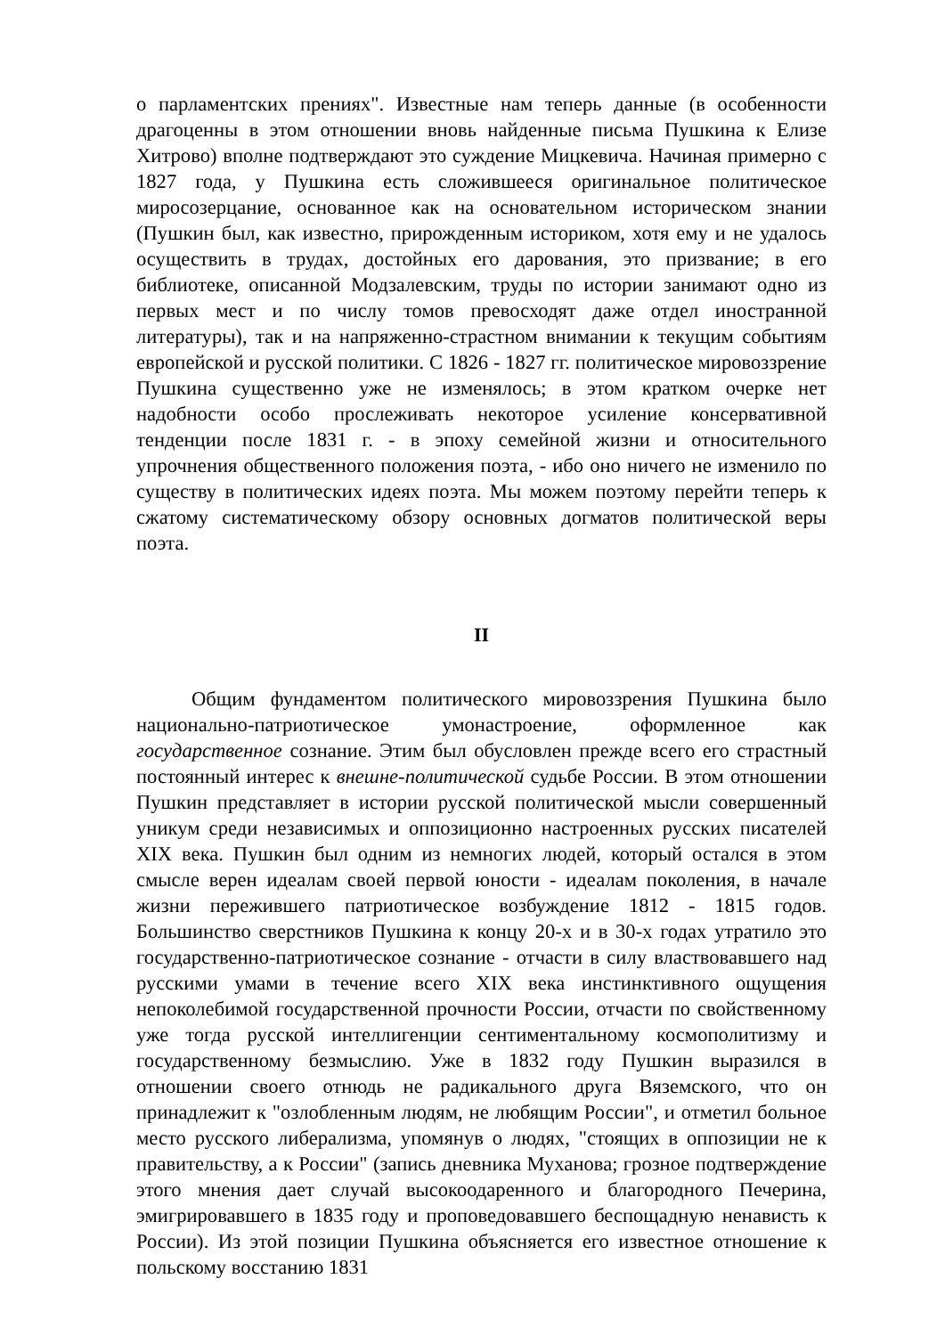о парламентских прениях". Известные нам теперь данные (в особенности драгоценны в этом отношении вновь найденные письма Пушкина к Елизе Хитрово) вполне подтверждают это суждение Мицкевича. Начиная примерно с 1827 года, у Пушкина есть сложившееся оригинальное политическое миросозерцание, основанное как на основательном историческом знании (Пушкин был, как известно, прирожденным историком, хотя ему и не удалось осуществить в трудах, достойных его дарования, это призвание; в его библиотеке, описанной Модзалевским, труды по истории занимают одно из первых мест и по числу томов превосходят даже отдел иностранной литературы), так и на напряженно-страстном внимании к текущим событиям европейской и русской политики. С 1826 - 1827 гг. политическое мировоззрение Пушкина существенно уже не изменялось; в этом кратком очерке нет надобности особо прослеживать некоторое усиление консервативной тенденции после 1831 г. - в эпоху семейной жизни и относительного упрочнения общественного положения поэта, - ибо оно ничего не изменило по существу в политических идеях поэта. Мы можем поэтому перейти теперь к сжатому систематическому обзору основных догматов политической веры поэта.
II
Общим фундаментом политического мировоззрения Пушкина было национально-патриотическое умонастроение, оформленное как государственное сознание. Этим был обусловлен прежде всего его страстный постоянный интерес к внешне-политической судьбе России. В этом отношении Пушкин представляет в истории русской политической мысли совершенный уникум среди независимых и оппозиционно настроенных русских писателей XIX века. Пушкин был одним из немногих людей, который остался в этом смысле верен идеалам своей первой юности - идеалам поколения, в начале жизни пережившего патриотическое возбуждение 1812 - 1815 годов. Большинство сверстников Пушкина к концу 20-х и в 30-х годах утратило это государственно-патриотическое сознание - отчасти в силу властвовавшего над русскими умами в течение всего XIX века инстинктивного ощущения непоколебимой государственной прочности России, отчасти по свойственному уже тогда русской интеллигенции сентиментальному космополитизму и государственному безмыслию. Уже в 1832 году Пушкин выразился в отношении своего отнюдь не радикального друга Вяземского, что он принадлежит к "озлобленным людям, не любящим России", и отметил больное место русского либерализма, упомянув о людях, "стоящих в оппозиции не к правительству, а к России" (запись дневника Муханова; грозное подтверждение этого мнения дает случай высокоодаренного и благородного Печерина, эмигрировавшего в 1835 году и проповедовавшего беспощадную ненависть к России). Из этой позиции Пушкина объясняется его известное отношение к польскому восстанию 1831